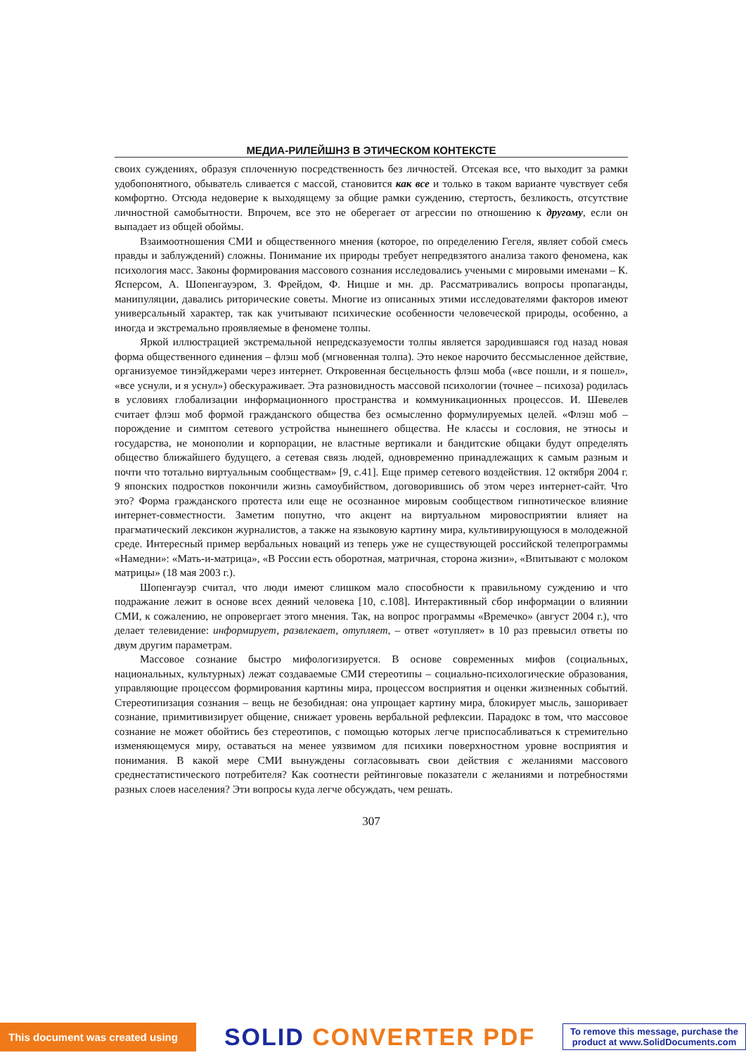МЕДИА-РИЛЕЙШНЗ В ЭТИЧЕСКОМ КОНТЕКСТЕ
своих суждениях, образуя сплоченную посредственность без личностей. Отсекая все, что выходит за рамки удобопонятного, обыватель сливается с массой, становится как все и только в таком варианте чувствует себя комфортно. Отсюда недоверие к выходящему за общие рамки суждению, стертость, безликость, отсутствие личностной самобытности. Впрочем, все это не оберегает от агрессии по отношению к другому, если он выпадает из общей обоймы.
Взаимоотношения СМИ и общественного мнения (которое, по определению Гегеля, являет собой смесь правды и заблуждений) сложны. Понимание их природы требует непредвзятого анализа такого феномена, как психология масс. Законы формирования массового сознания исследовались учеными с мировыми именами – К. Ясперсом, А. Шопенгауэром, З. Фрейдом, Ф. Ницше и мн. др. Рассматривались вопросы пропаганды, манипуляции, давались риторические советы. Многие из описанных этими исследователями факторов имеют универсальный характер, так как учитывают психические особенности человеческой природы, особенно, а иногда и экстремально проявляемые в феномене толпы.
Яркой иллюстрацией экстремальной непредсказуемости толпы является зародившаяся год назад новая форма общественного единения – флэш моб (мгновенная толпа). Это некое нарочито бессмысленное действие, организуемое тинэйджерами через интернет. Откровенная бесцельность флэш моба («все пошли, и я пошел», «все уснули, и я уснул») обескураживает. Эта разновидность массовой психологии (точнее – психоза) родилась в условиях глобализации информационного пространства и коммуникационных процессов. И. Шевелев считает флэш моб формой гражданского общества без осмысленно формулируемых целей. «Флэш моб – порождение и симптом сетевого устройства нынешнего общества. Не классы и сословия, не этносы и государства, не монополии и корпорации, не властные вертикали и бандитские общаки будут определять общество ближайшего будущего, а сетевая связь людей, одновременно принадлежащих к самым разным и почти что тотально виртуальным сообществам» [9, с.41]. Еще пример сетевого воздействия. 12 октября 2004 г. 9 японских подростков покончили жизнь самоубийством, договорившись об этом через интернет-сайт. Что это? Форма гражданского протеста или еще не осознанное мировым сообществом гипнотическое влияние интернет-совместности. Заметим попутно, что акцент на виртуальном мировосприятии влияет на прагматический лексикон журналистов, а также на языковую картину мира, культивирующуюся в молодежной среде. Интересный пример вербальных новаций из теперь уже не существующей российской телепрограммы «Намедни»: «Мать-и-матрица», «В России есть оборотная, матричная, сторона жизни», «Впитывают с молоком матрицы» (18 мая 2003 г.).
Шопенгауэр считал, что люди имеют слишком мало способности к правильному суждению и что подражание лежит в основе всех деяний человека [10, с.108]. Интерактивный сбор информации о влиянии СМИ, к сожалению, не опровергает этого мнения. Так, на вопрос программы «Времечко» (август 2004 г.), что делает телевидение: информирует, развлекает, отупляет, – ответ «отупляет» в 10 раз превысил ответы по двум другим параметрам.
Массовое сознание быстро мифологизируется. В основе современных мифов (социальных, национальных, культурных) лежат создаваемые СМИ стереотипы – социально-психологические образования, управляющие процессом формирования картины мира, процессом восприятия и оценки жизненных событий. Стереотипизация сознания – вещь не безобидная: она упрощает картину мира, блокирует мысль, зашоривает сознание, примитивизирует общение, снижает уровень вербальной рефлексии. Парадокс в том, что массовое сознание не может обойтись без стереотипов, с помощью которых легче приспосабливаться к стремительно изменяющемуся миру, оставаться на менее уязвимом для психики поверхностном уровне восприятия и понимания. В какой мере СМИ вынуждены согласовывать свои действия с желаниями массового среднестатистического потребителя? Как соотнести рейтинговые показатели с желаниями и потребностями разных слоев населения? Эти вопросы куда легче обсуждать, чем решать.
307
This document was created using
SOLID CONVERTER PDF
To remove this message, purchase the
product at www.SolidDocuments.com